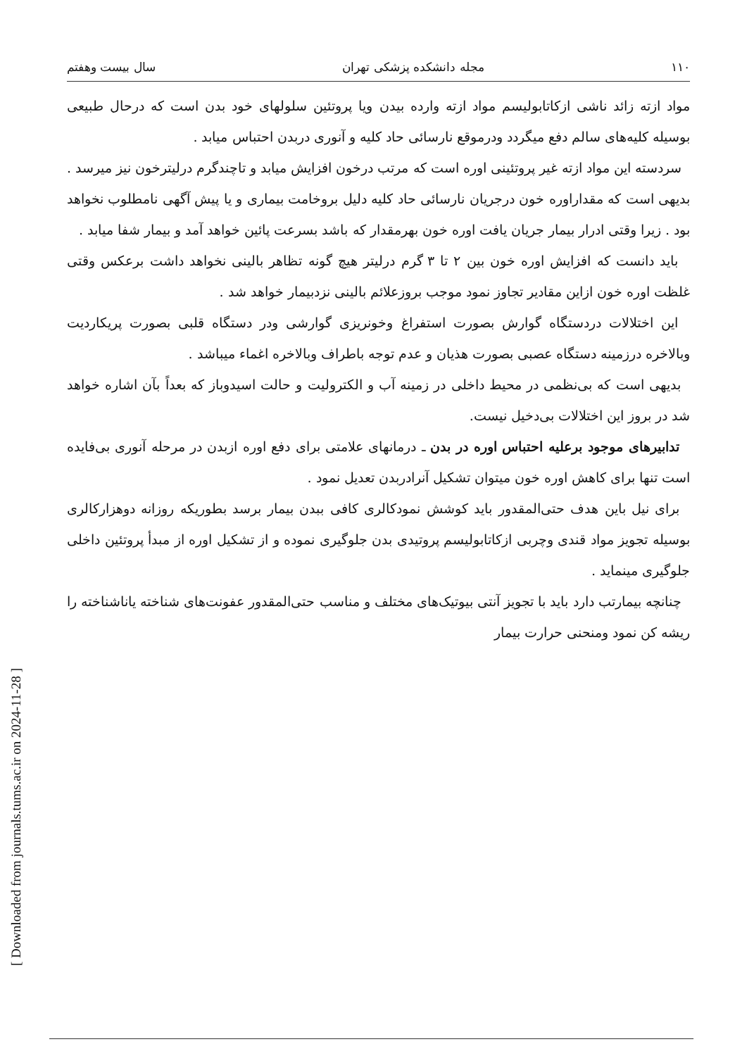[ Downloaded from journals.tums.ac.ir on 2024-11-28 ]
۱۱۰ مجله دانشکده پزشکی تهران سال بیست وهفتم
مواد ازته زائد ناشی ازکاتابولیسم مواد ازته وارده بیدن ویا پروتئین سلولهای خود بدن است که درحال طبیعی بوسیله کلیه‌های سالم دفع میگردد ودرموقع نارسائی حاد کلیه و آنوری دربدن احتباس میابد .
سردسته این مواد ازته غیر پروتئینی اوره است که مرتب درخون افزایش میابد و تاچندگرم درلیترخون نیز میرسد . بدیهی است که مقداراوره خون درجریان نارسائی حاد کلیه دلیل بروخامت بیماری و یا پیش آگهی نامطلوب نخواهد بود . زیرا وقتی ادرار بیمار جریان یافت اوره خون بهرمقدار که باشد بسرعت پائین خواهد آمد و بیمار شفا میابد .
باید دانست که افزایش اوره خون بین ۲ تا ۳ گرم درلیتر هیچ گونه تظاهر بالینی نخواهد داشت برعکس وقتی غلظت اوره خون ازاین مقادیر تجاوز نمود موجب بروزعلائم بالینی نزدبیمار خواهد شد .
این اختلالات دردستگاه گوارش بصورت استفراغ وخونریزی گوارشی ودر دستگاه قلبی بصورت پریکاردیت وبالاخره درزمینه دستگاه عصبی بصورت هذیان و عدم توجه باطراف وبالاخره اغماء میباشد .
بدیهی است که بی‌نظمی در محیط داخلی در زمینه آب و الکترولیت و حالت اسیدوباز که بعداً بآن اشاره خواهد شد در بروز این اختلالات بی‌دخیل نیست.
تدابیرهای موجود برعلیه احتباس اوره در بدن ـ درمانهای علامتی برای دفع اوره ازبدن در مرحله آنوری بی‌فایده است تنها برای کاهش اوره خون میتوان تشکیل آنرادربدن تعدیل نمود .
برای نیل باین هدف حتی‌المقدور باید کوشش نمودکالری کافی ببدن بیمار برسد بطوریکه روزانه دوهزارکالری بوسیله تجویز مواد قندی وچربی ازکاتابولیسم پروتیدی بدن جلوگیری نموده و از تشکیل اوره از مبدأ پروتئین داخلی جلوگیری مینماید .
چنانچه بیمارتب دارد باید با تجویز آنتی بیوتیک‌های مختلف و مناسب حتی‌المقدور عفونت‌های شناخته یاناشناخته را ریشه کن نمود ومنحنی حرارت بیمار